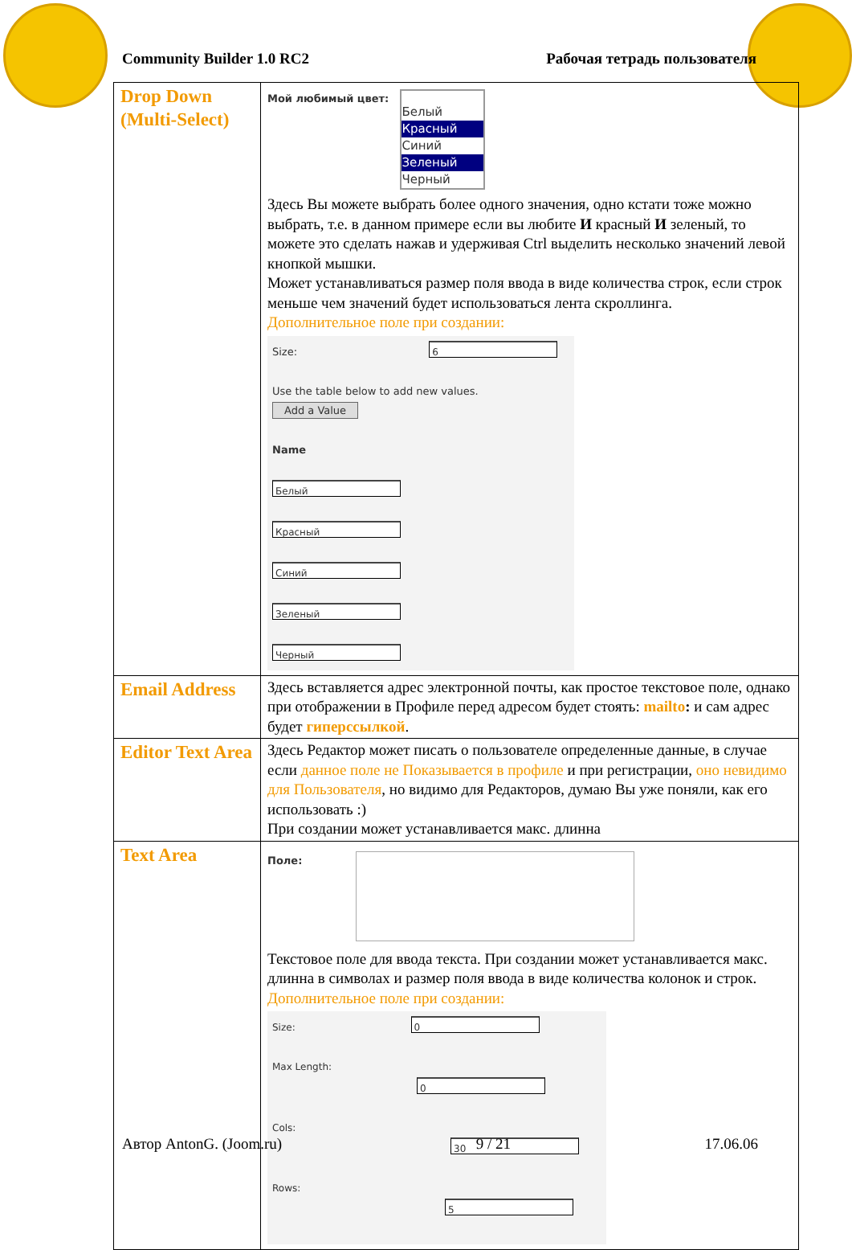Community Builder 1.0 RC2 Рабочая тетрадь пользователя
| Drop Down (Multi-Select) | Мой любимый цвет: Белый Красный Синий Зеленый Черный Здесь Вы можете выбрать более одного значения, одно кстати тоже можно выбрать, т.е. в данном примере если вы любите И красный И зеленый, то можете это сделать нажав и удерживая Ctrl выделить несколько значений левой кнопкой мышки. Может устанавливаться размер поля ввода в виде количества строк, если строк меньше чем значений будет использоваться лента скроллинга. Дополнительное поле при создании: Size: 6 Use the table below to add new values. Add a Value Name Белый Красный Синий Зеленый Черный |
| Email Address | Здесь вставляется адрес электронной почты, как простое текстовое поле, однако при отображении в Профиле перед адресом будет стоять: mailto : и сам адрес будет гиперссылкой . |
| Editor Text Area | Здесь Редактор может писать о пользователе определенные данные, в случае если данное поле не Показывается в профиле и при регистрации, оно невидимо для Пользователя , но видимо для Редакторов, думаю Вы уже поняли, как его использовать :) При создании может устанавливается макс. длинна |
| Text Area | Поле: Текстовое поле для ввода текста. При создании может устанавливается макс. длинна в символах и размер поля ввода в виде количества колонок и строк. Дополнительное поле при создании: Size: 0 Max Length: 0 Cols: 30 Rows: 5 |
Автор AntonG. (Joom.ru) 9 / 21 17.06.06